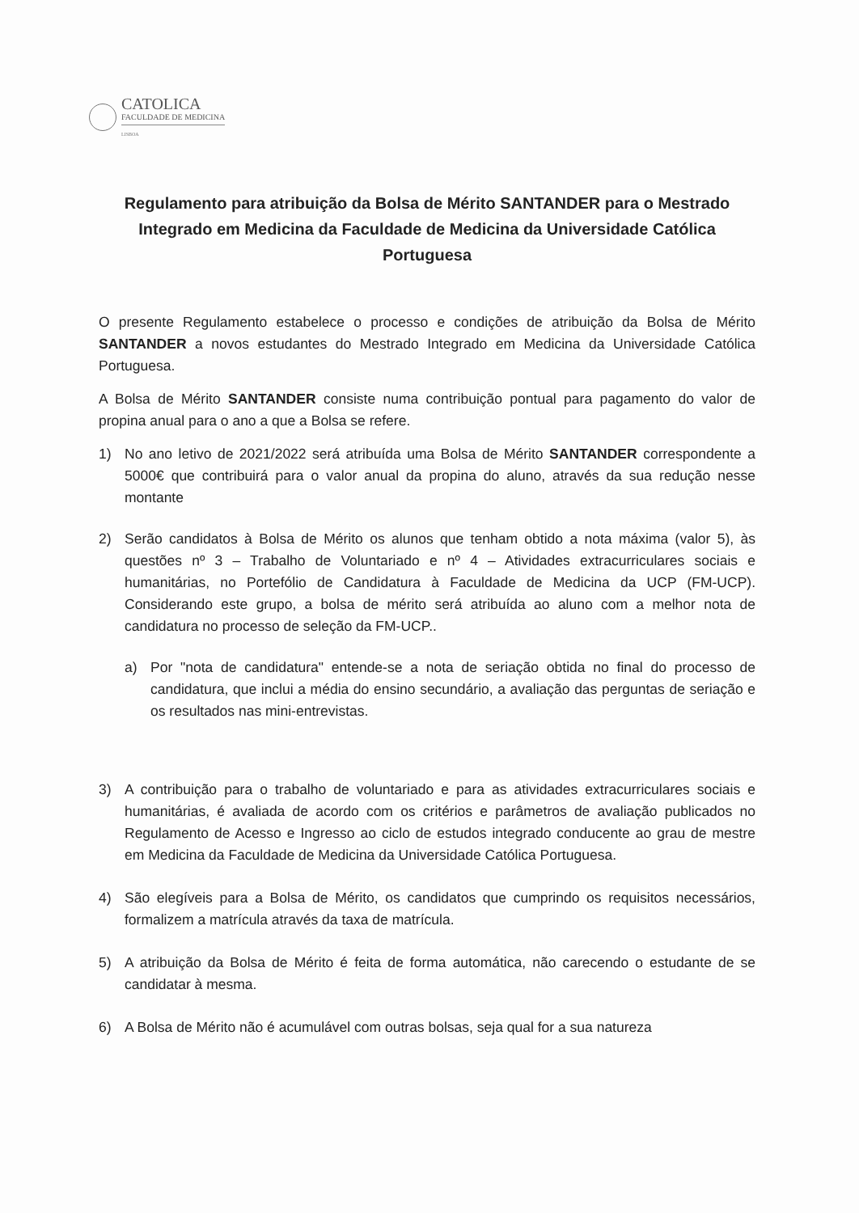CATOLICA
FACULDADE DE MEDICINA
LISBOA
Regulamento para atribuição da Bolsa de Mérito SANTANDER para o Mestrado Integrado em Medicina da Faculdade de Medicina da Universidade Católica Portuguesa
O presente Regulamento estabelece o processo e condições de atribuição da Bolsa de Mérito SANTANDER a novos estudantes do Mestrado Integrado em Medicina da Universidade Católica Portuguesa.
A Bolsa de Mérito SANTANDER consiste numa contribuição pontual para pagamento do valor de propina anual para o ano a que a Bolsa se refere.
1) No ano letivo de 2021/2022 será atribuída uma Bolsa de Mérito SANTANDER correspondente a 5000€ que contribuirá para o valor anual da propina do aluno, através da sua redução nesse montante
2) Serão candidatos à Bolsa de Mérito os alunos que tenham obtido a nota máxima (valor 5), às questões nº 3 – Trabalho de Voluntariado e nº 4 – Atividades extracurriculares sociais e humanitárias, no Portefólio de Candidatura à Faculdade de Medicina da UCP (FM-UCP). Considerando este grupo, a bolsa de mérito será atribuída ao aluno com a melhor nota de candidatura no processo de seleção da FM-UCP..
a) Por "nota de candidatura" entende-se a nota de seriação obtida no final do processo de candidatura, que inclui a média do ensino secundário, a avaliação das perguntas de seriação e os resultados nas mini-entrevistas.
3) A contribuição para o trabalho de voluntariado e para as atividades extracurriculares sociais e humanitárias, é avaliada de acordo com os critérios e parâmetros de avaliação publicados no Regulamento de Acesso e Ingresso ao ciclo de estudos integrado conducente ao grau de mestre em Medicina da Faculdade de Medicina da Universidade Católica Portuguesa.
4) São elegíveis para a Bolsa de Mérito, os candidatos que cumprindo os requisitos necessários, formalizem a matrícula através da taxa de matrícula.
5) A atribuição da Bolsa de Mérito é feita de forma automática, não carecendo o estudante de se candidatar à mesma.
6) A Bolsa de Mérito não é acumulável com outras bolsas, seja qual for a sua natureza